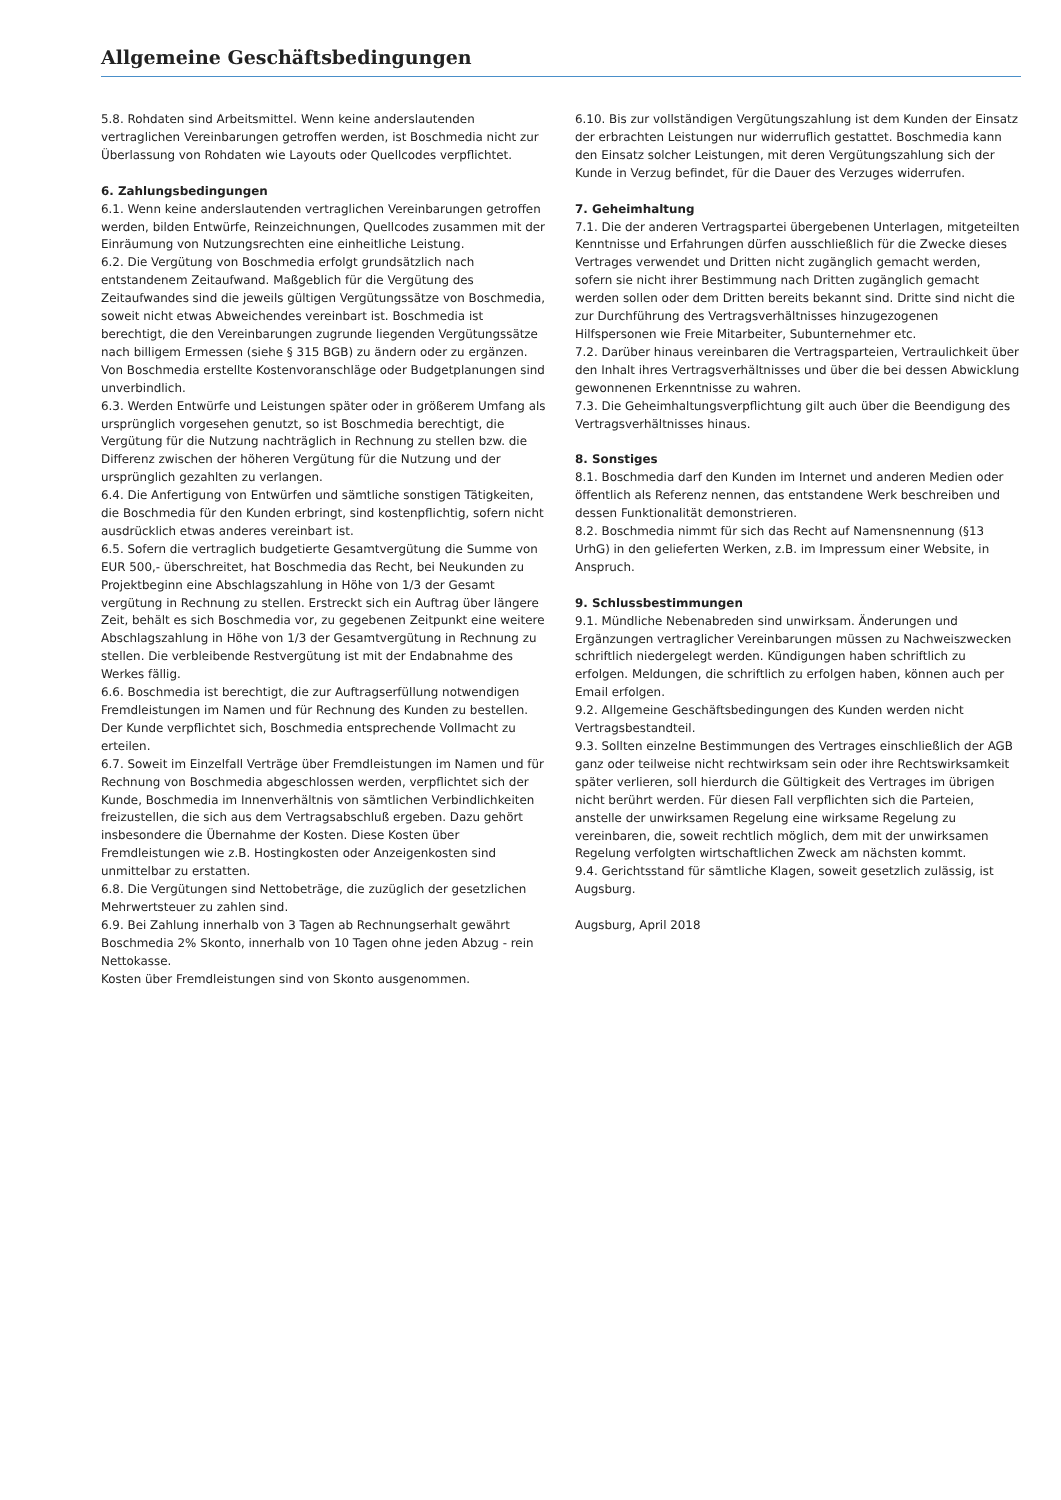Allgemeine Geschäftsbedingungen
5.8. Rohdaten sind Arbeitsmittel. Wenn keine anderslautenden vertraglichen Vereinbarungen getroffen werden, ist Boschmedia nicht zur Überlassung von Rohdaten wie Layouts oder Quellcodes verpflichtet.
6. Zahlungsbedingungen
6.1. Wenn keine anderslautenden vertraglichen Vereinbarungen getroffen werden, bilden Entwürfe, Reinzeichnungen, Quellcodes zusammen mit der Einräumung von Nutzungsrechten eine einheitliche Leistung.
6.2. Die Vergütung von Boschmedia erfolgt grundsätzlich nach entstandenem Zeitaufwand. Maßgeblich für die Vergütung des Zeitaufwandes sind die jeweils gültigen Vergütungssätze von Boschmedia, soweit nicht etwas Abweichendes vereinbart ist. Boschmedia ist berechtigt, die den Vereinbarungen zugrunde liegenden Vergütungssätze nach billigem Ermessen (siehe § 315 BGB) zu ändern oder zu ergänzen. Von Boschmedia erstellte Kostenvoranschläge oder Budgetplanungen sind unverbindlich.
6.3. Werden Entwürfe und Leistungen später oder in größerem Umfang als ursprünglich vorgesehen genutzt, so ist Boschmedia berechtigt, die Vergütung für die Nutzung nachträglich in Rechnung zu stellen bzw. die Differenz zwischen der höheren Vergütung für die Nutzung und der ursprünglich gezahlten zu verlangen.
6.4. Die Anfertigung von Entwürfen und sämtliche sonstigen Tätigkeiten, die Boschmedia für den Kunden erbringt, sind kostenpflichtig, sofern nicht ausdrücklich etwas anderes vereinbart ist.
6.5. Sofern die vertraglich budgetierte Gesamtvergütung die Summe von EUR 500,- überschreitet, hat Boschmedia das Recht, bei Neukunden zu Projektbeginn eine Abschlagszahlung in Höhe von 1/3 der Gesamt vergütung in Rechnung zu stellen. Erstreckt sich ein Auftrag über längere Zeit, behält es sich Boschmedia vor, zu gegebenen Zeitpunkt eine weitere Abschlagszahlung in Höhe von 1/3 der Gesamtvergütung in Rechnung zu stellen. Die verbleibende Restvergütung ist mit der Endabnahme des Werkes fällig.
6.6. Boschmedia ist berechtigt, die zur Auftragserfüllung notwendigen Fremdleistungen im Namen und für Rechnung des Kunden zu bestellen. Der Kunde verpflichtet sich, Boschmedia entsprechende Vollmacht zu erteilen.
6.7. Soweit im Einzelfall Verträge über Fremdleistungen im Namen und für Rechnung von Boschmedia abgeschlossen werden, verpflichtet sich der Kunde, Boschmedia im Innenverhältnis von sämtlichen Verbindlichkeiten freizustellen, die sich aus dem Vertragsabschluß ergeben. Dazu gehört insbesondere die Übernahme der Kosten. Diese Kosten über Fremdleistungen wie z.B. Hostingkosten oder Anzeigenkosten sind unmittelbar zu erstatten.
6.8. Die Vergütungen sind Nettobeträge, die zuzüglich der gesetzlichen Mehrwertsteuer zu zahlen sind.
6.9. Bei Zahlung innerhalb von 3 Tagen ab Rechnungserhalt gewährt Boschmedia 2% Skonto, innerhalb von 10 Tagen ohne jeden Abzug - rein Nettokasse.
Kosten über Fremdleistungen sind von Skonto ausgenommen.
6.10. Bis zur vollständigen Vergütungszahlung ist dem Kunden der Einsatz der erbrachten Leistungen nur widerruflich gestattet. Boschmedia kann den Einsatz solcher Leistungen, mit deren Vergütungszahlung sich der Kunde in Verzug befindet, für die Dauer des Verzuges widerrufen.
7. Geheimhaltung
7.1. Die der anderen Vertragspartei übergebenen Unterlagen, mitgeteilten Kenntnisse und Erfahrungen dürfen ausschließlich für die Zwecke dieses Vertrages verwendet und Dritten nicht zugänglich gemacht werden, sofern sie nicht ihrer Bestimmung nach Dritten zugänglich gemacht werden sollen oder dem Dritten bereits bekannt sind. Dritte sind nicht die zur Durchführung des Vertragsverhältnisses hinzugezogenen Hilfspersonen wie Freie Mitarbeiter, Subunternehmer etc.
7.2. Darüber hinaus vereinbaren die Vertragsparteien, Vertraulichkeit über den Inhalt ihres Vertragsverhältnisses und über die bei dessen Abwicklung gewonnenen Erkenntnisse zu wahren.
7.3. Die Geheimhaltungsverpflichtung gilt auch über die Beendigung des Vertragsverhältnisses hinaus.
8. Sonstiges
8.1. Boschmedia darf den Kunden im Internet und anderen Medien oder öffentlich als Referenz nennen, das entstandene Werk beschreiben und dessen Funktionalität demonstrieren.
8.2. Boschmedia nimmt für sich das Recht auf Namensnennung (§13 UrhG) in den gelieferten Werken, z.B. im Impressum einer Website, in Anspruch.
9. Schlussbestimmungen
9.1. Mündliche Nebenabreden sind unwirksam. Änderungen und Ergänzungen vertraglicher Vereinbarungen müssen zu Nachweiszwecken schriftlich niedergelegt werden. Kündigungen haben schriftlich zu erfolgen. Meldungen, die schriftlich zu erfolgen haben, können auch per Email erfolgen.
9.2. Allgemeine Geschäftsbedingungen des Kunden werden nicht Vertragsbestandteil.
9.3. Sollten einzelne Bestimmungen des Vertrages einschließlich der AGB ganz oder teilweise nicht rechtwirksam sein oder ihre Rechtswirksamkeit später verlieren, soll hierdurch die Gültigkeit des Vertrages im übrigen nicht berührt werden. Für diesen Fall verpflichten sich die Parteien, anstelle der unwirksamen Regelung eine wirksame Regelung zu vereinbaren, die, soweit rechtlich möglich, dem mit der unwirksamen Regelung verfolgten wirtschaftlichen Zweck am nächsten kommt.
9.4. Gerichtsstand für sämtliche Klagen, soweit gesetzlich zulässig, ist Augsburg.
Augsburg, April 2018